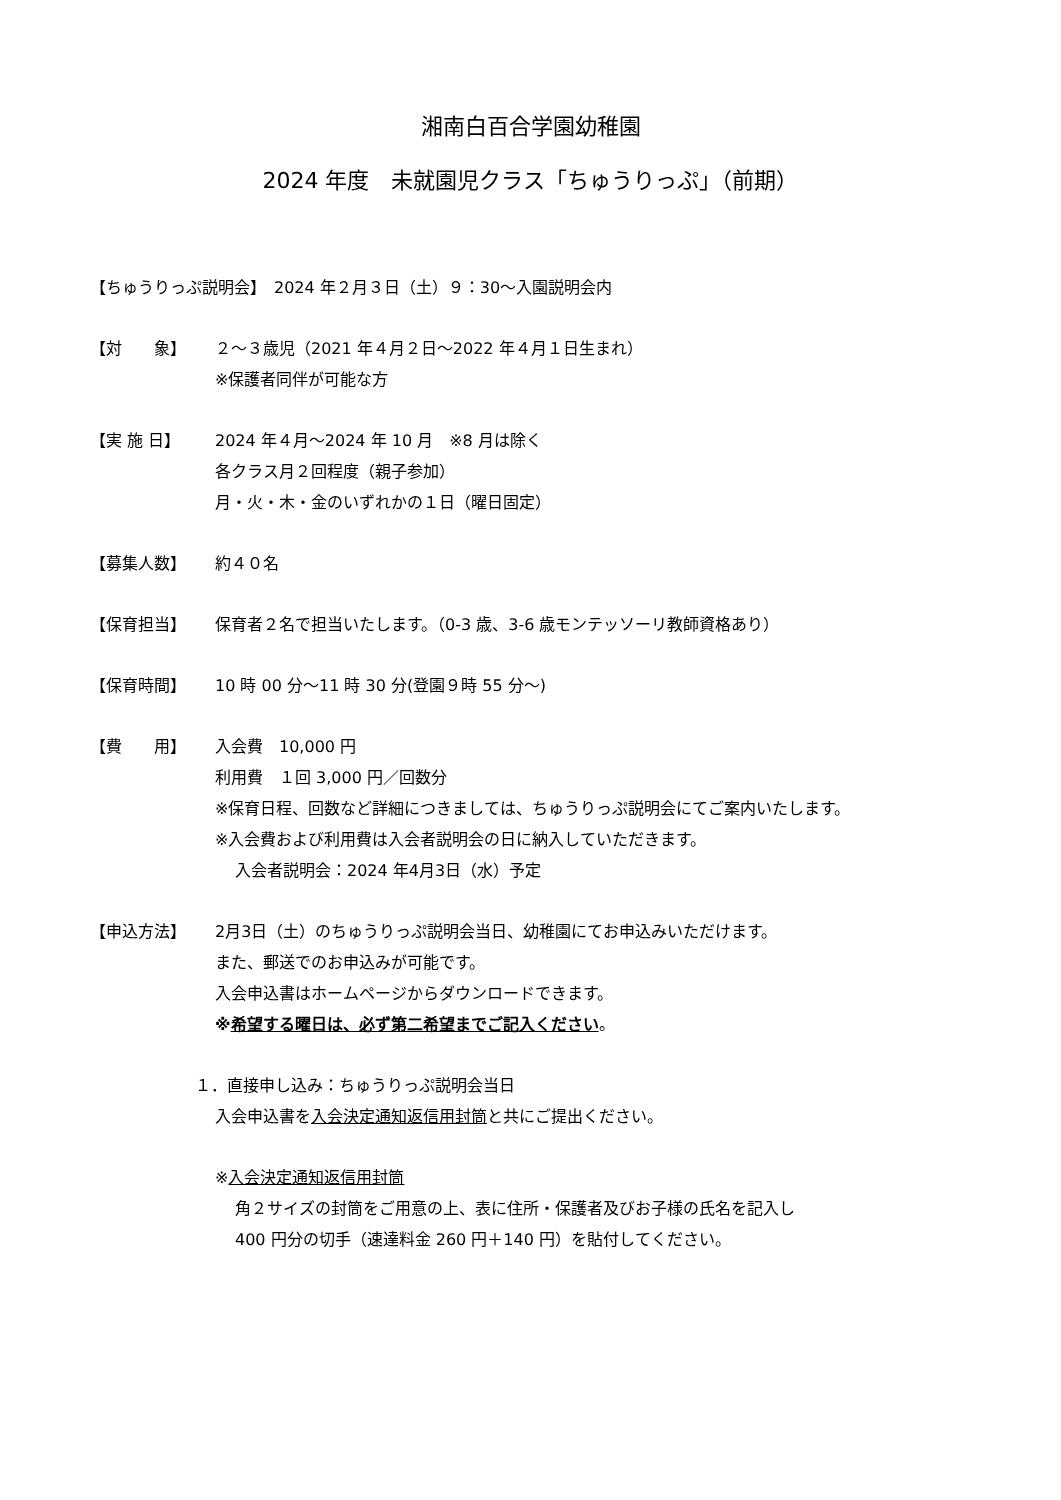湘南白百合学園幼稚園
2024 年度　未就園児クラス「ちゅうりっぷ」（前期）
【ちゅうりっぷ説明会】　2024 年２月３日（土）９：30〜入園説明会内
【対　　象】 ２〜３歳児（2021 年４月２日〜2022 年４月１日生まれ）
※保護者同伴が可能な方
【実 施 日】 2024 年４月〜2024 年 10 月　※8 月は除く
各クラス月２回程度（親子参加）
月・火・木・金のいずれかの１日（曜日固定）
【募集人数】 約４０名
【保育担当】 保育者２名で担当いたします。（0-3 歳、3-6 歳モンテッソーリ教師資格あり）
【保育時間】 10 時 00 分〜11 時 30 分(登園９時 55 分〜)
【費　　用】 入会費　10,000 円
利用費　１回 3,000 円／回数分
※保育日程、回数など詳細につきましては、ちゅうりっぷ説明会にてご案内いたします。
※入会費および利用費は入会者説明会の日に納入していただきます。
入会者説明会：2024 年4月3日（水）予定
【申込方法】 2月3日（土）のちゅうりっぷ説明会当日、幼稚園にてお申込みいただけます。
また、郵送でのお申込みが可能です。
入会申込書はホームページからダウンロードできます。
※希望する曜日は、必ず第二希望までご記入ください。
１．直接申し込み：ちゅうりっぷ説明会当日
入会申込書を入会決定通知返信用封筒と共にご提出ください。
※入会決定通知返信用封筒
角２サイズの封筒をご用意の上、表に住所・保護者及びお子様の氏名を記入し
400 円分の切手（速達料金 260 円＋140 円）を貼付してください。